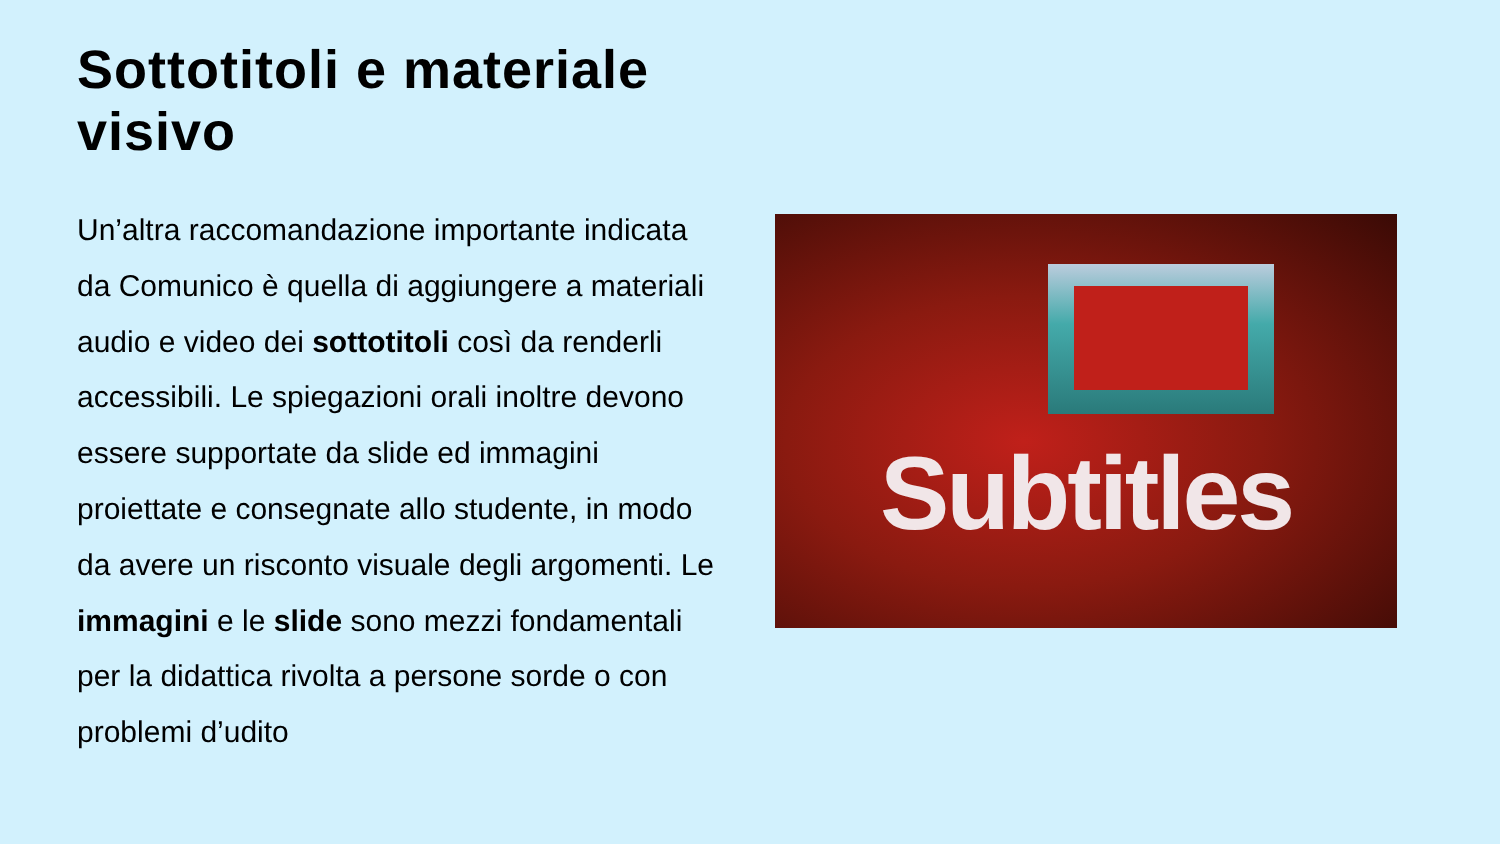Sottotitoli e materiale visivo
Un’altra raccomandazione importante indicata da Comunico è quella di aggiungere a materiali audio e video dei sottotitoli così da renderli accessibili. Le spiegazioni orali inoltre devono essere supportate da slide ed immagini proiettate e consegnate allo studente, in modo da avere un risconto visuale degli argomenti. Le immagini e le slide sono mezzi fondamentali per la didattica rivolta a persone sorde o con problemi d’udito
Subtitles